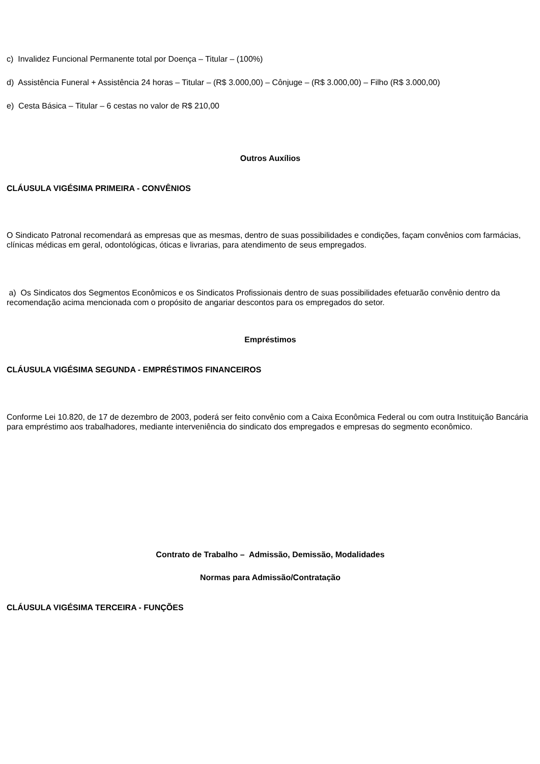c) Invalidez Funcional Permanente total por Doença – Titular – (100%)
d) Assistência Funeral + Assistência 24 horas – Titular – (R$ 3.000,00) – Cônjuge – (R$ 3.000,00) – Filho (R$ 3.000,00)
e) Cesta Básica – Titular – 6 cestas no valor de R$ 210,00
Outros Auxílios
CLÁUSULA VIGÉSIMA PRIMEIRA - CONVÊNIOS
O Sindicato Patronal recomendará as empresas que as mesmas, dentro de suas possibilidades e condições, façam convênios com farmácias, clínicas médicas em geral, odontológicas, óticas e livrarias, para atendimento de seus empregados.
a) Os Sindicatos dos Segmentos Econômicos e os Sindicatos Profissionais dentro de suas possibilidades efetuarão convênio dentro da recomendação acima mencionada com o propósito de angariar descontos para os empregados do setor.
Empréstimos
CLÁUSULA VIGÉSIMA SEGUNDA - EMPRÉSTIMOS FINANCEIROS
Conforme Lei 10.820, de 17 de dezembro de 2003, poderá ser feito convênio com a Caixa Econômica Federal ou com outra Instituição Bancária para empréstimo aos trabalhadores, mediante interveniência do sindicato dos empregados e empresas do segmento econômico.
Contrato de Trabalho – Admissão, Demissão, Modalidades
Normas para Admissão/Contratação
CLÁUSULA VIGÉSIMA TERCEIRA - FUNÇÕES